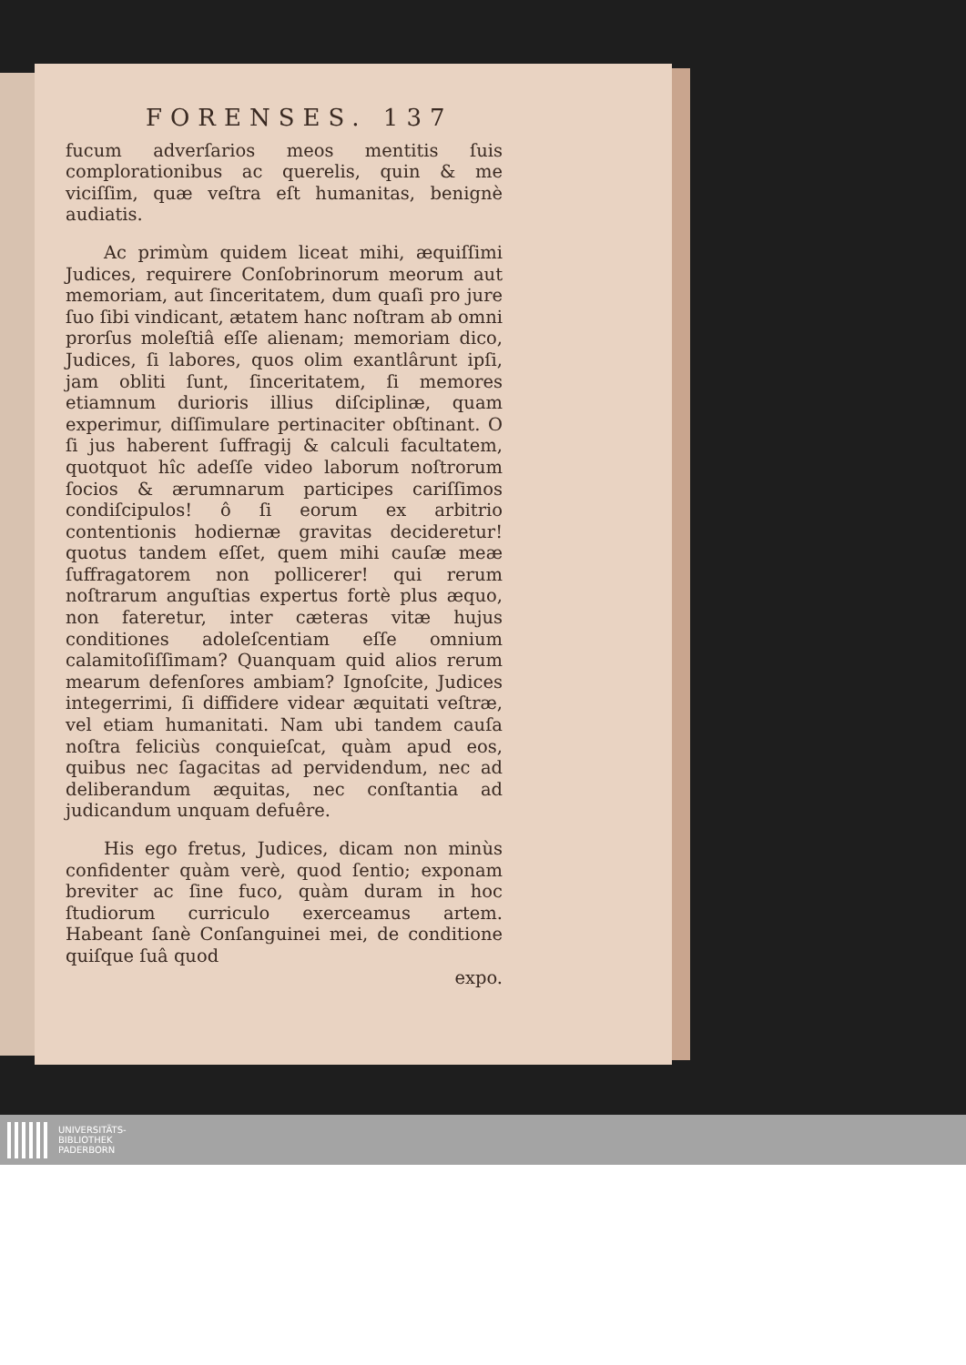FORENSES. 137
fucum adverſarios meos mentitis ſuis complorationibus ac querelis, quin & me viciſſim, quæ veſtra eſt humanitas, benignè audiatis.
Ac primùm quidem liceat mihi, æquiſſimi Judices, requirere Conſobrinorum meorum aut memoriam, aut ſinceritatem, dum quaſi pro jure ſuo ſibi vindicant, ætatem hanc noſtram ab omni prorſus moleſtiâ eſſe alienam; memoriam dico, Judices, ſi labores, quos olim exantlârunt ipſi, jam obliti ſunt, ſinceritatem, ſi memores etiamnum durioris illius diſciplinæ, quam experimur, diſſimulare pertinaciter obſtinant. O ſi jus haberent ſuffragij & calculi facultatem, quotquot hîc adeſſe video laborum noſtrorum ſocios & ærumnarum participes cariſſimos condiſcipulos! ô ſi eorum ex arbitrio contentionis hodiernæ gravitas decideretur! quotus tandem eſſet, quem mihi cauſæ meæ ſuffragatorem non pollicerer! qui rerum noſtrarum anguſtias expertus fortè plus æquo, non fateretur, inter cæteras vitæ hujus conditiones adoleſcentiam eſſe omnium calamitoſiſſimam? Quanquam quid alios rerum mearum defenſores ambiam? Ignoſcite, Judices integerrimi, ſi diffidere videar æquitati veſtræ, vel etiam humanitati. Nam ubi tandem cauſa noſtra feliciùs conquieſcat, quàm apud eos, quibus nec ſagacitas ad pervidendum, nec ad deliberandum æquitas, nec conſtantia ad judicandum unquam defuêre.
His ego fretus, Judices, dicam non minùs confidenter quàm verè, quod ſentio; exponam breviter ac ſine fuco, quàm duram in hoc ſtudiorum curriculo exerceamus artem. Habeant ſanè Conſanguinei mei, de conditione quiſque ſuâ quod
expo.
UNIVERSITÄTS-
BIBLIOTHEK
PADERBORN